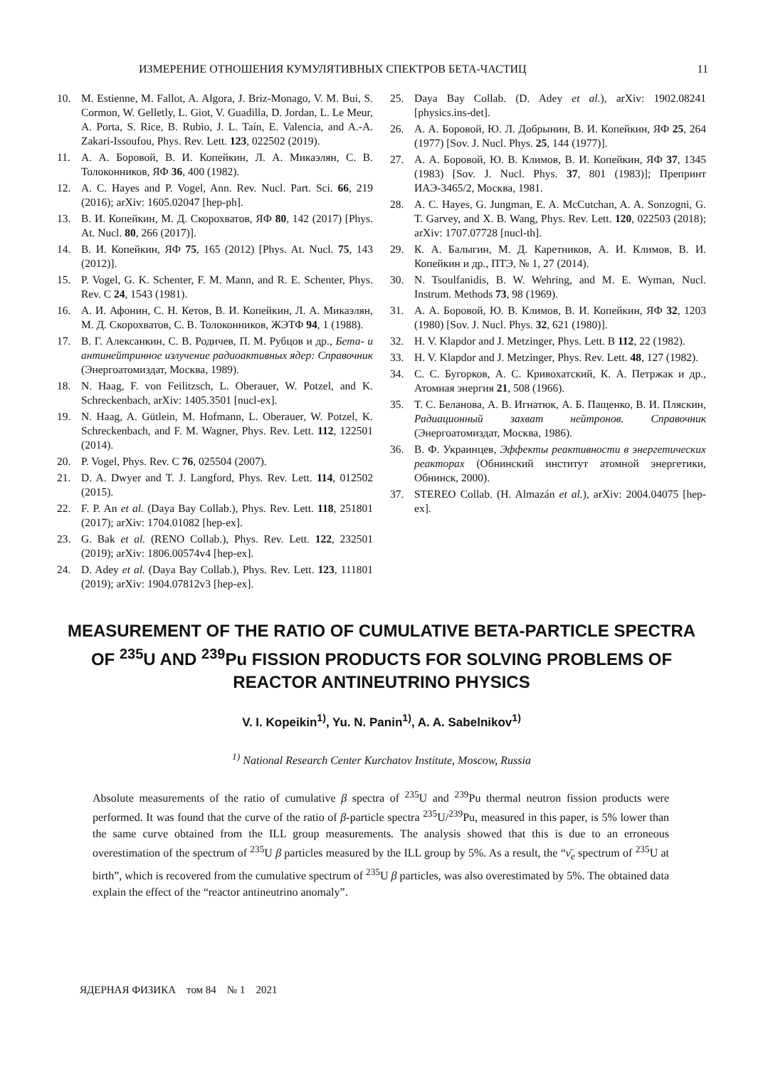ИЗМЕРЕНИЕ ОТНОШЕНИЯ КУМУЛЯТИВНЫХ СПЕКТРОВ БЕТА-ЧАСТИЦ 11
10. M. Estienne, M. Fallot, A. Algora, J. Briz-Monago, V. M. Bui, S. Cormon, W. Gelletly, L. Giot, V. Guadilla, D. Jordan, L. Le Meur, A. Porta, S. Rice, B. Rubio, J. L. Taín, E. Valencia, and A.-A. Zakari-Issoufou, Phys. Rev. Lett. 123, 022502 (2019).
11. А. А. Боровой, В. И. Копейкин, Л. А. Микаэлян, С. В. Толоконников, ЯФ 36, 400 (1982).
12. A. C. Hayes and P. Vogel, Ann. Rev. Nucl. Part. Sci. 66, 219 (2016); arXiv: 1605.02047 [hep-ph].
13. В. И. Копейкин, М. Д. Скорохватов, ЯФ 80, 142 (2017) [Phys. At. Nucl. 80, 266 (2017)].
14. В. И. Копейкин, ЯФ 75, 165 (2012) [Phys. At. Nucl. 75, 143 (2012)].
15. P. Vogel, G. K. Schenter, F. M. Mann, and R. E. Schenter, Phys. Rev. C 24, 1543 (1981).
16. А. И. Афонин, С. Н. Кетов, В. И. Копейкин, Л. А. Микаэлян, М. Д. Скорохватов, С. В. Толоконников, ЖЭТФ 94, 1 (1988).
17. В. Г. Алексанкин, С. В. Родичев, П. М. Рубцов и др., Бета- и антинейтринное излучение радиоактивных ядер: Справочник (Энергоатомиздат, Москва, 1989).
18. N. Haag, F. von Feilitzsch, L. Oberauer, W. Potzel, and K. Schreckenbach, arXiv: 1405.3501 [nucl-ex].
19. N. Haag, A. Gütlein, M. Hofmann, L. Oberauer, W. Potzel, K. Schreckenbach, and F. M. Wagner, Phys. Rev. Lett. 112, 122501 (2014).
20. P. Vogel, Phys. Rev. C 76, 025504 (2007).
21. D. A. Dwyer and T. J. Langford, Phys. Rev. Lett. 114, 012502 (2015).
22. F. P. An et al. (Daya Bay Collab.), Phys. Rev. Lett. 118, 251801 (2017); arXiv: 1704.01082 [hep-ex].
23. G. Bak et al. (RENO Collab.), Phys. Rev. Lett. 122, 232501 (2019); arXiv: 1806.00574v4 [hep-ex].
24. D. Adey et al. (Daya Bay Collab.), Phys. Rev. Lett. 123, 111801 (2019); arXiv: 1904.07812v3 [hep-ex].
25. Daya Bay Collab. (D. Adey et al.), arXiv: 1902.08241 [physics.ins-det].
26. А. А. Боровой, Ю. Л. Добрынин, В. И. Копейкин, ЯФ 25, 264 (1977) [Sov. J. Nucl. Phys. 25, 144 (1977)].
27. А. А. Боровой, Ю. В. Климов, В. И. Копейкин, ЯФ 37, 1345 (1983) [Sov. J. Nucl. Phys. 37, 801 (1983)]; Препринт ИАЭ-3465/2, Москва, 1981.
28. A. C. Hayes, G. Jungman, E. A. McCutchan, A. A. Sonzogni, G. T. Garvey, and X. B. Wang, Phys. Rev. Lett. 120, 022503 (2018); arXiv: 1707.07728 [nucl-th].
29. К. А. Балыгин, М. Д. Каретников, А. И. Климов, В. И. Копейкин и др., ПТЭ, № 1, 27 (2014).
30. N. Tsoulfanidis, B. W. Wehring, and M. E. Wyman, Nucl. Instrum. Methods 73, 98 (1969).
31. А. А. Боровой, Ю. В. Климов, В. И. Копейкин, ЯФ 32, 1203 (1980) [Sov. J. Nucl. Phys. 32, 621 (1980)].
32. H. V. Klapdor and J. Metzinger, Phys. Lett. B 112, 22 (1982).
33. H. V. Klapdor and J. Metzinger, Phys. Rev. Lett. 48, 127 (1982).
34. С. С. Бугорков, А. С. Кривохатский, К. А. Петржак и др., Атомная энергия 21, 508 (1966).
35. Т. С. Беланова, А. В. Игнатюк, А. Б. Пащенко, В. И. Пляскин, Радиационный захват нейтронов. Справочник (Энергоатомиздат, Москва, 1986).
36. В. Ф. Украинцев, Эффекты реактивности в энергетических реакторах (Обнинский институт атомной энергетики, Обнинск, 2000).
37. STEREO Collab. (H. Almazán et al.), arXiv: 2004.04075 [hep-ex].
MEASUREMENT OF THE RATIO OF CUMULATIVE BETA-PARTICLE SPECTRA OF <sup>235</sup>U AND <sup>239</sup>Pu FISSION PRODUCTS FOR SOLVING PROBLEMS OF REACTOR ANTINEUTRINO PHYSICS
V. I. Kopeikin<sup>1)</sup>, Yu. N. Panin<sup>1)</sup>, A. A. Sabelnikov<sup>1)</sup>
<sup>1)</sup> National Research Center Kurchatov Institute, Moscow, Russia
Absolute measurements of the ratio of cumulative β spectra of <sup>235</sup>U and <sup>239</sup>Pu thermal neutron fission products were performed. It was found that the curve of the ratio of β-particle spectra <sup>235</sup>U/<sup>239</sup>Pu, measured in this paper, is 5% lower than the same curve obtained from the ILL group measurements. The analysis showed that this is due to an erroneous overestimation of the spectrum of <sup>235</sup>U β particles measured by the ILL group by 5%. As a result, the “ν̄<sub>e</sub> spectrum of <sup>235</sup>U at birth”, which is recovered from the cumulative spectrum of <sup>235</sup>U β particles, was also overestimated by 5%. The obtained data explain the effect of the “reactor antineutrino anomaly”.
ЯДЕРНАЯ ФИЗИКА том 84 № 1 2021